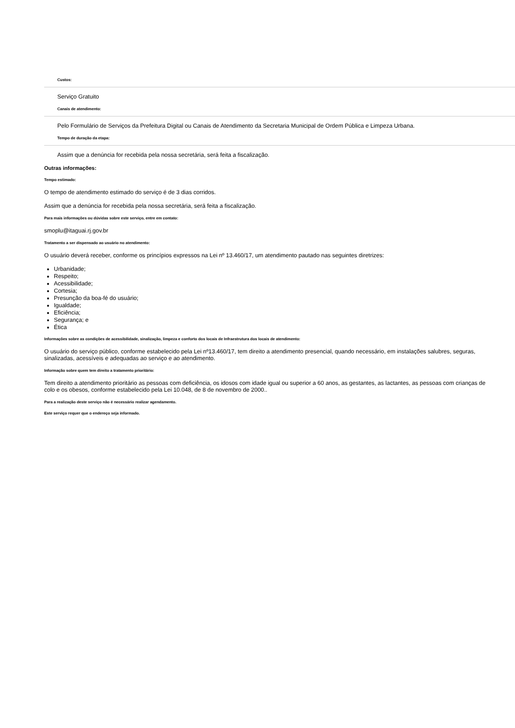Custos:
Serviço Gratuito
Canais de atendimento:
Pelo Formulário de Serviços da Prefeitura Digital ou Canais de Atendimento da Secretaria Municipal de Ordem Pública e Limpeza Urbana.
Tempo de duração da etapa:
Assim que a denúncia for recebida pela nossa secretária, será feita a fiscalização.
Outras informações:
Tempo estimado:
O tempo de atendimento estimado do serviço é de 3 dias corridos.
Assim que a denúncia for recebida pela nossa secretária, será feita a fiscalização.
Para mais informações ou dúvidas sobre este serviço, entre em contato:
smoplu@itaguai.rj.gov.br
Tratamento a ser dispensado ao usuário no atendimento:
O usuário deverá receber, conforme os princípios expressos na Lei nº 13.460/17, um atendimento pautado nas seguintes diretrizes:
Urbanidade;
Respeito;
Acessibilidade;
Cortesia;
Presunção da boa-fé do usuário;
Igualdade;
Eficiência;
Segurança; e
Ética
Informações sobre as condições de acessibilidade, sinalização, limpeza e conforto dos locais de Infraestrutura dos locais de atendimento:
O usuário do serviço público, conforme estabelecido pela Lei nº13.460/17, tem direito a atendimento presencial, quando necessário, em instalações salubres, seguras, sinalizadas, acessíveis e adequadas ao serviço e ao atendimento.
Informação sobre quem tem direito a tratamento prioritário:
Tem direito a atendimento prioritário as pessoas com deficiência, os idosos com idade igual ou superior a 60 anos, as gestantes, as lactantes, as pessoas com crianças de colo e os obesos, conforme estabelecido pela Lei 10.048, de 8 de novembro de 2000..
Para a realização deste serviço não é necessário realizar agendamento.
Este serviço requer que o endereço seja informado.